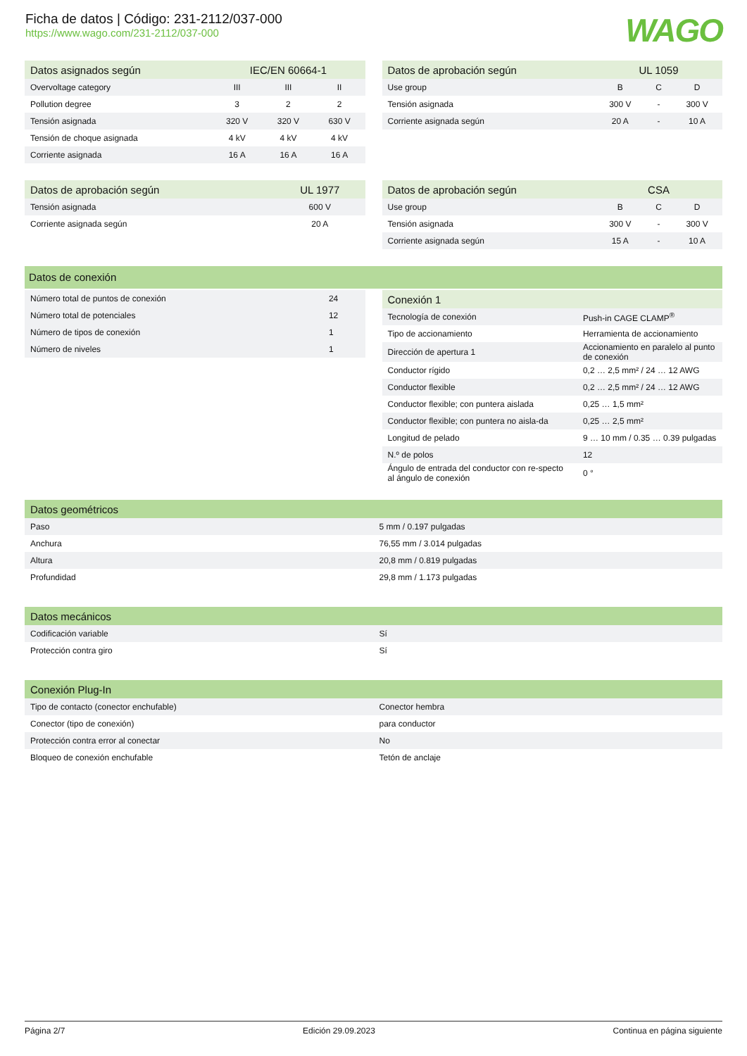Ficha de datos | Código: 231-2112/037-000
https://www.wago.com/231-2112/037-000
WAGO
| Datos asignados según | IEC/EN 60664-1 | | |
| --- | --- | --- | --- |
| Overvoltage category | III | III | II |
| Pollution degree | 3 | 2 | 2 |
| Tensión asignada | 320 V | 320 V | 630 V |
| Tensión de choque asignada | 4 kV | 4 kV | 4 kV |
| Corriente asignada | 16 A | 16 A | 16 A |
| Datos de aprobación según | UL 1059 | | |
| --- | --- | --- | --- |
| Use group | B | C | D |
| Tensión asignada | 300 V | - | 300 V |
| Corriente asignada según | 20 A | - | 10 A |
| Datos de aprobación según | UL 1977 |
| --- | --- |
| Tensión asignada | 600 V |
| Corriente asignada según | 20 A |
| Datos de aprobación según | CSA | | |
| --- | --- | --- | --- |
| Use group | B | C | D |
| Tensión asignada | 300 V | - | 300 V |
| Corriente asignada según | 15 A | - | 10 A |
Datos de conexión
| Número total de puntos de conexión | 24 |
| Número total de potenciales | 12 |
| Número de tipos de conexión | 1 |
| Número de niveles | 1 |
| Conexión 1 | |
| --- | --- |
| Tecnología de conexión | Push-in CAGE CLAMP<sup>®</sup> |
| Tipo de accionamiento | Herramienta de accionamiento |
| Dirección de apertura 1 | Accionamiento en paralelo al punto de conexión |
| Conductor rígido | 0,2 … 2,5 mm² / 24 … 12 AWG |
| Conductor flexible | 0,2 … 2,5 mm² / 24 … 12 AWG |
| Conductor flexible; con puntera aislada | 0,25 … 1,5 mm² |
| Conductor flexible; con puntera no aisla-da | 0,25 … 2,5 mm² |
| Longitud de pelado | 9 … 10 mm / 0.35 … 0.39 pulgadas |
| N.º de polos | 12 |
| Ángulo de entrada del conductor con re-specto al ángulo de conexión | 0 ° |
| Datos geométricos | |
| --- | --- |
| Paso | 5 mm / 0.197 pulgadas |
| Anchura | 76,55 mm / 3.014 pulgadas |
| Altura | 20,8 mm / 0.819 pulgadas |
| Profundidad | 29,8 mm / 1.173 pulgadas |
| Datos mecánicos | |
| --- | --- |
| Codificación variable | Sí |
| Protección contra giro | Sí |
| Conexión Plug-In | |
| --- | --- |
| Tipo de contacto (conector enchufable) | Conector hembra |
| Conector (tipo de conexión) | para conductor |
| Protección contra error al conectar | No |
| Bloqueo de conexión enchufable | Tetón de anclaje |
Página 2/7 Edición 29.09.2023 Continua en página siguiente